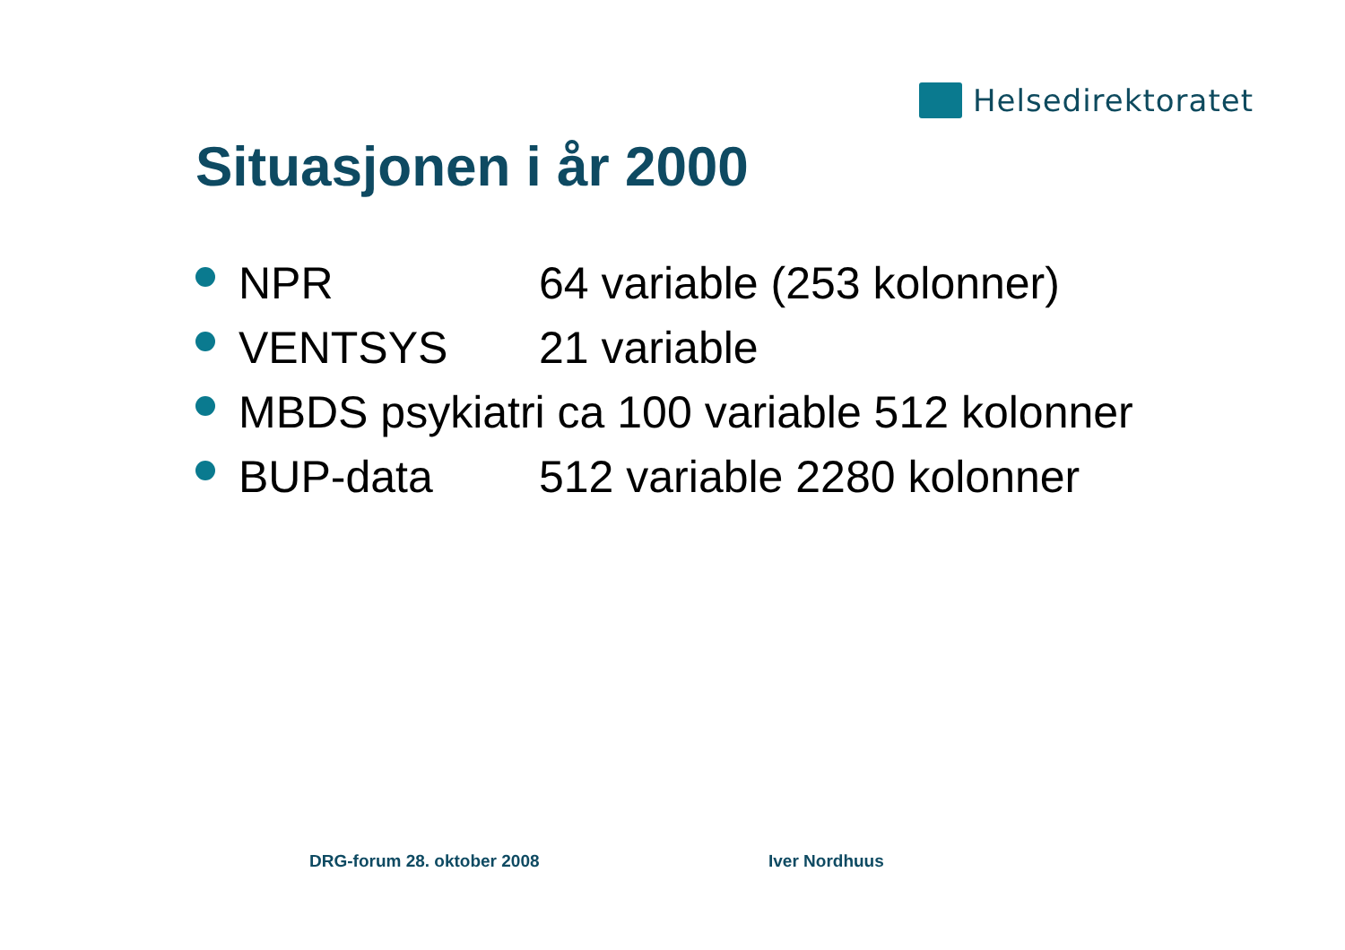Helsedirektoratet
Situasjonen i år 2000
NPR 64 variable (253 kolonner)
VENTSYS 21 variable
MBDS psykiatri ca 100 variable 512 kolonner
BUP-data 512 variable 2280 kolonner
DRG-forum 28. oktober 2008 Iver Nordhuus